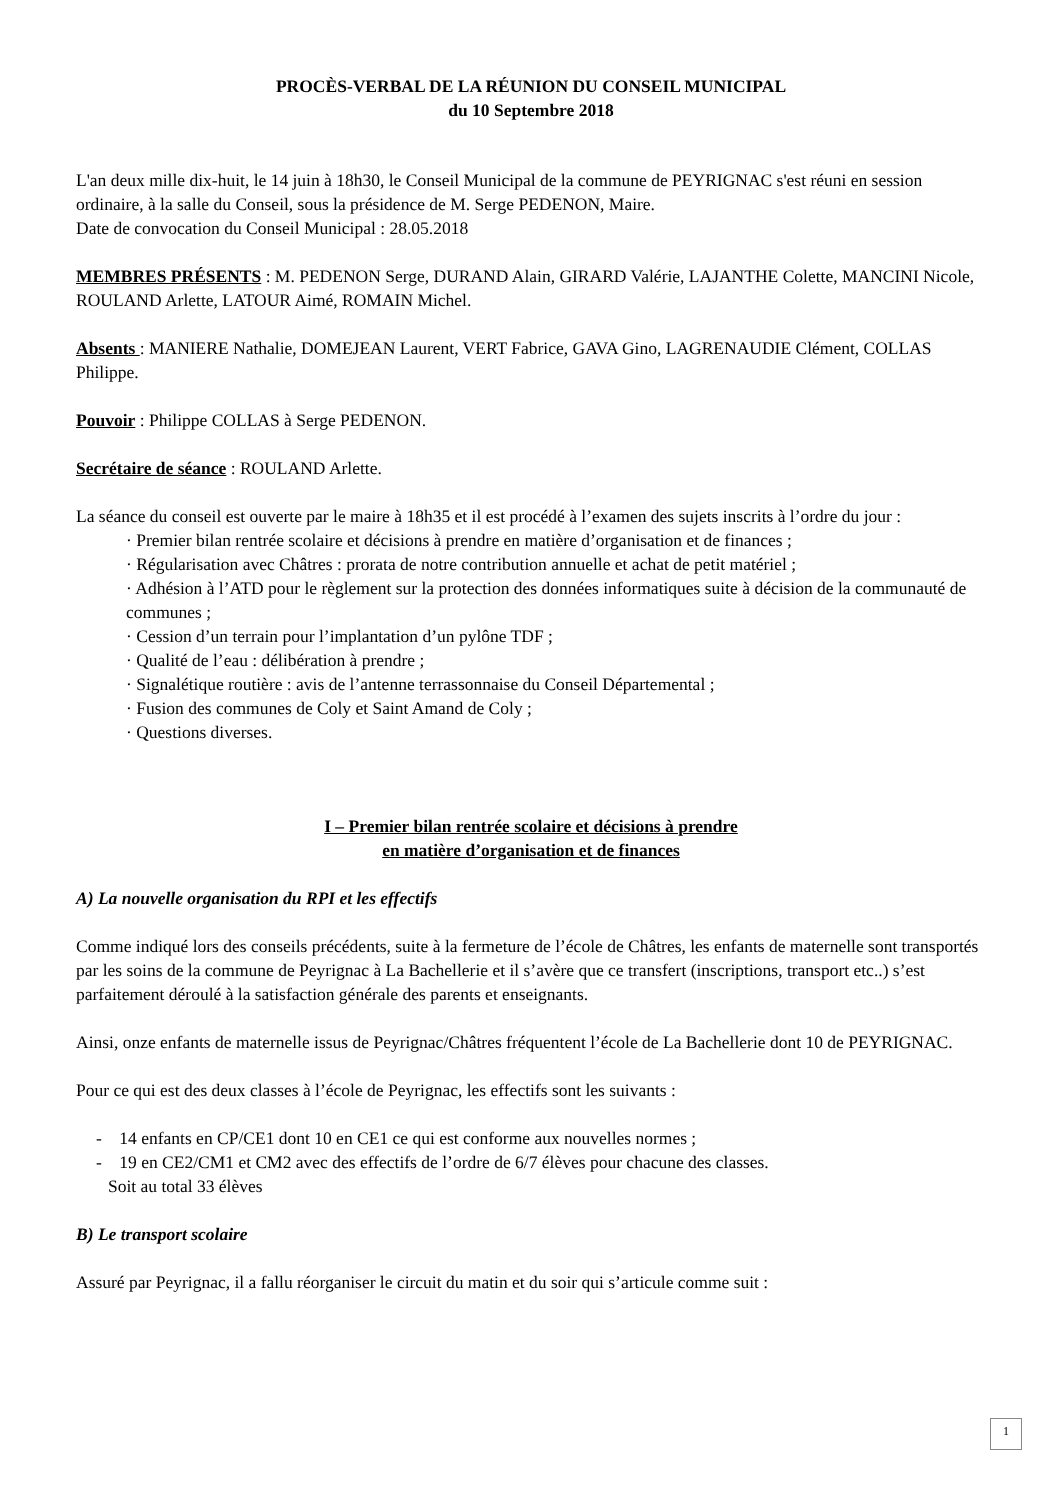PROCÈS-VERBAL DE LA RÉUNION DU CONSEIL MUNICIPAL
du 10 Septembre 2018
L'an deux mille dix-huit, le 14 juin à 18h30, le Conseil Municipal de la commune de PEYRIGNAC s'est réuni en session ordinaire, à la salle du Conseil, sous la présidence de M. Serge PEDENON, Maire.
Date de convocation du Conseil Municipal : 28.05.2018
MEMBRES PRÉSENTS : M. PEDENON Serge, DURAND Alain, GIRARD Valérie, LAJANTHE Colette, MANCINI Nicole, ROULAND Arlette, LATOUR Aimé, ROMAIN Michel.
Absents : MANIERE Nathalie, DOMEJEAN Laurent, VERT Fabrice, GAVA Gino, LAGRENAUDIE Clément, COLLAS Philippe.
Pouvoir : Philippe COLLAS à Serge PEDENON.
Secrétaire de séance : ROULAND Arlette.
La séance du conseil est ouverte par le maire à 18h35 et il est procédé à l’examen des sujets inscrits à l’ordre du jour :
· Premier bilan rentrée scolaire et décisions à prendre en matière d’organisation et de finances ;
· Régularisation avec Châtres : prorata de notre contribution annuelle et achat de petit matériel ;
· Adhésion à l’ATD pour le règlement sur la protection des données informatiques suite à décision de la communauté de communes ;
· Cession d’un terrain pour l’implantation d’un pylône TDF ;
· Qualité de l’eau : délibération à prendre ;
· Signalétique routière : avis de l’antenne terrassonnaise du Conseil Départemental ;
· Fusion des communes de Coly et Saint Amand de Coly ;
· Questions diverses.
I – Premier bilan rentrée scolaire et décisions à prendre
en matière d’organisation et de finances
A) La nouvelle organisation du RPI et les effectifs
Comme indiqué lors des conseils précédents, suite à la fermeture de l’école de Châtres, les enfants de maternelle sont transportés par les soins de la commune de Peyrignac à La Bachellerie et il s’avère que ce transfert (inscriptions, transport etc..) s’est parfaitement déroulé à la satisfaction générale des parents et enseignants.
Ainsi, onze enfants de maternelle issus de Peyrignac/Châtres fréquentent l’école de La Bachellerie dont 10 de PEYRIGNAC.
Pour ce qui est des deux classes à l’école de Peyrignac, les effectifs sont les suivants :
- 14 enfants en CP/CE1 dont 10 en CE1 ce qui est conforme aux nouvelles normes ;
- 19 en CE2/CM1 et CM2 avec des effectifs de l’ordre de 6/7 élèves pour chacune des classes.
Soit au total 33 élèves
B) Le transport scolaire
Assuré par Peyrignac, il a fallu réorganiser le circuit du matin et du soir qui s’articule comme suit :
1